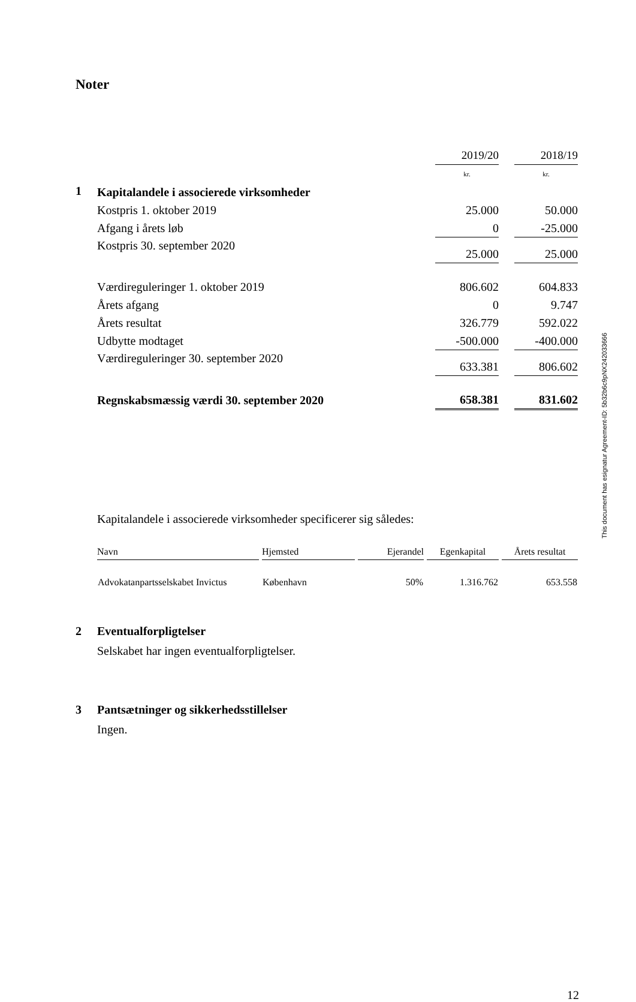Noter
| | | 2019/20 | | 2018/19 |
| | | kr. | | kr. |
| 1 | Kapitalandele i associerede virksomheder | | | |
| | Kostpris 1. oktober 2019 | 25.000 | | 50.000 |
| | Afgang i årets løb | 0 | | -25.000 |
| | Kostpris 30. september 2020 | 25.000 | | 25.000 |
| | Værdireguleringer 1. oktober 2019 | 806.602 | | 604.833 |
| | Årets afgang | 0 | | 9.747 |
| | Årets resultat | 326.779 | | 592.022 |
| | Udbytte modtaget | -500.000 | | -400.000 |
| | Værdireguleringer 30. september 2020 | 633.381 | | 806.602 |
| | Regnskabsmæssig værdi 30. september 2020 | 658.381 | | 831.602 |
Kapitalandele i associerede virksomheder specificerer sig således:
| Navn | Hjemsted | Ejerandel | Egenkapital | Årets resultat |
| --- | --- | --- | --- | --- |
| Advokatanpartsselskabet Invictus | København | 50% | 1.316.762 | 653.558 |
2 Eventualforpligtelser
Selskabet har ingen eventualforpligtelser.
3 Pantsætninger og sikkerhedsstillelser
Ingen.
12
This document has esignatur Agreement-ID: 5b32b6c9pNX242033666